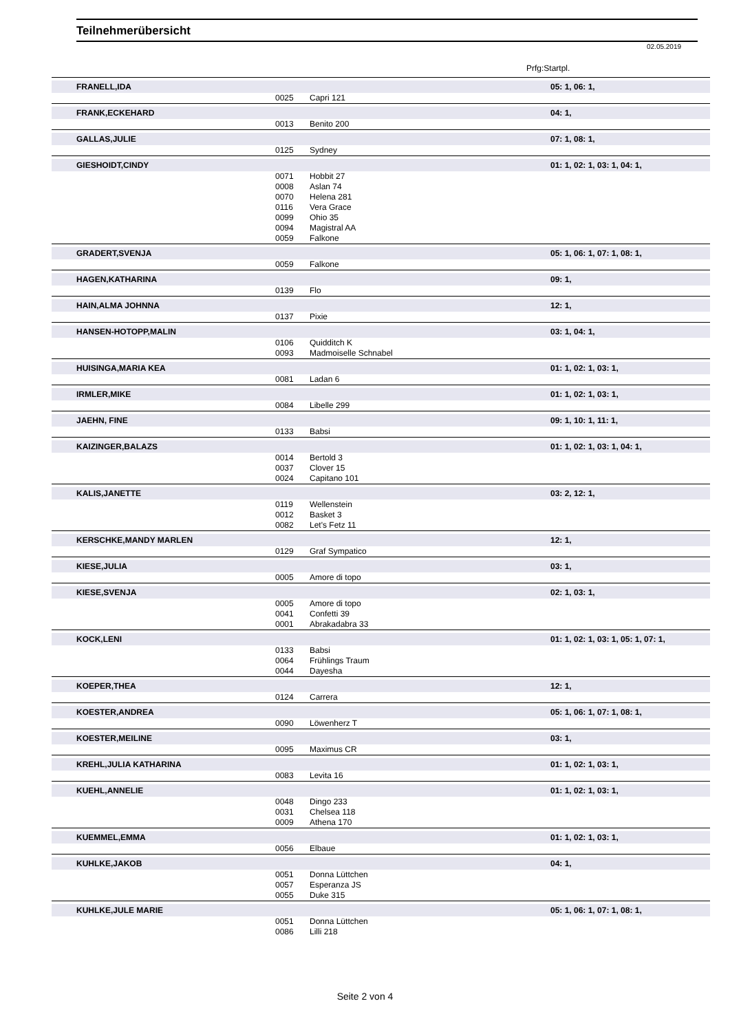Teilnehmerübersicht
02.05.2019
Prfg:Startpl.
| FRANELL,IDA | | | 05: 1, 06: 1, |
| | 0025 | Capri 121 | |
| FRANK,ECKEHARD | | | 04: 1, |
| | 0013 | Benito 200 | |
| GALLAS,JULIE | | | 07: 1, 08: 1, |
| | 0125 | Sydney | |
| GIESHOIDT,CINDY | | | 01: 1, 02: 1, 03: 1, 04: 1, |
| | 0071 | Hobbit 27 | |
| | 0008 | Aslan 74 | |
| | 0070 | Helena 281 | |
| | 0116 | Vera Grace | |
| | 0099 | Ohio 35 | |
| | 0094 | Magistral AA | |
| | 0059 | Falkone | |
| GRADERT,SVENJA | | | 05: 1, 06: 1, 07: 1, 08: 1, |
| | 0059 | Falkone | |
| HAGEN,KATHARINA | | | 09: 1, |
| | 0139 | Flo | |
| HAIN,ALMA JOHNNA | | | 12: 1, |
| | 0137 | Pixie | |
| HANSEN-HOTOPP,MALIN | | | 03: 1, 04: 1, |
| | 0106 | Quidditch K | |
| | 0093 | Madmoiselle Schnabel | |
| HUISINGA,MARIA KEA | | | 01: 1, 02: 1, 03: 1, |
| | 0081 | Ladan 6 | |
| IRMLER,MIKE | | | 01: 1, 02: 1, 03: 1, |
| | 0084 | Libelle 299 | |
| JAEHN, FINE | | | 09: 1, 10: 1, 11: 1, |
| | 0133 | Babsi | |
| KAIZINGER,BALAZS | | | 01: 1, 02: 1, 03: 1, 04: 1, |
| | 0014 | Bertold 3 | |
| | 0037 | Clover 15 | |
| | 0024 | Capitano 101 | |
| KALIS,JANETTE | | | 03: 2, 12: 1, |
| | 0119 | Wellenstein | |
| | 0012 | Basket 3 | |
| | 0082 | Let's Fetz 11 | |
| KERSCHKE,MANDY MARLEN | | | 12: 1, |
| | 0129 | Graf Sympatico | |
| KIESE,JULIA | | | 03: 1, |
| | 0005 | Amore di topo | |
| KIESE,SVENJA | | | 02: 1, 03: 1, |
| | 0005 | Amore di topo | |
| | 0041 | Confetti 39 | |
| | 0001 | Abrakadabra 33 | |
| KOCK,LENI | | | 01: 1, 02: 1, 03: 1, 05: 1, 07: 1, |
| | 0133 | Babsi | |
| | 0064 | Frühlings Traum | |
| | 0044 | Dayesha | |
| KOEPER,THEA | | | 12: 1, |
| | 0124 | Carrera | |
| KOESTER,ANDREA | | | 05: 1, 06: 1, 07: 1, 08: 1, |
| | 0090 | Löwenherz T | |
| KOESTER,MEILINE | | | 03: 1, |
| | 0095 | Maximus CR | |
| KREHL,JULIA KATHARINA | | | 01: 1, 02: 1, 03: 1, |
| | 0083 | Levita 16 | |
| KUEHL,ANNELIE | | | 01: 1, 02: 1, 03: 1, |
| | 0048 | Dingo 233 | |
| | 0031 | Chelsea 118 | |
| | 0009 | Athena 170 | |
| KUEMMEL,EMMA | | | 01: 1, 02: 1, 03: 1, |
| | 0056 | Elbaue | |
| KUHLKE,JAKOB | | | 04: 1, |
| | 0051 | Donna Lüttchen | |
| | 0057 | Esperanza JS | |
| | 0055 | Duke 315 | |
| KUHLKE,JULE MARIE | | | 05: 1, 06: 1, 07: 1, 08: 1, |
| | 0051 | Donna Lüttchen | |
| | 0086 | Lilli 218 | |
Seite 2 von 4